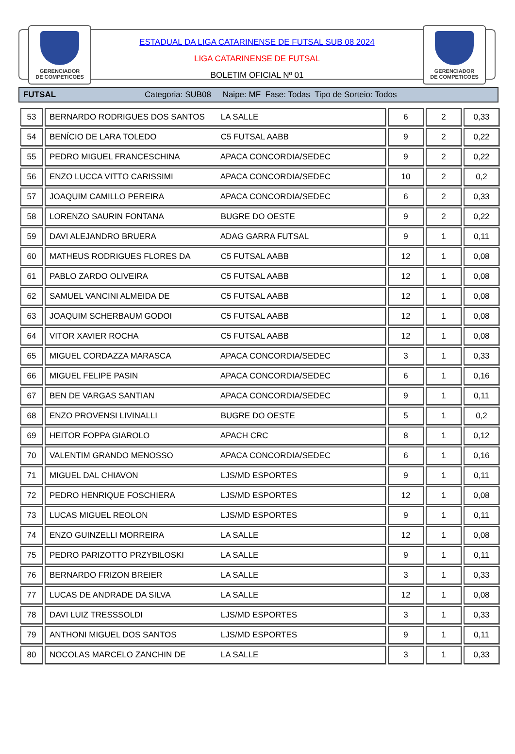GERENCIADOR
DE COMPETICOES
GERENCIADOR
DE COMPETICOES
ESTADUAL DA LIGA CATARINENSE DE FUTSAL SUB 08 2024
LIGA CATARINENSE DE FUTSAL
BOLETIM OFICIAL Nº 01
FUTSAL Categoria: SUB08 Naipe: MF Fase: Todas Tipo de Sorteio: Todos
| 53 | BERNARDO RODRIGUES DOS SANTOS LA SALLE | 6 | 2 | 0,33 |
| 54 | BENÍCIO DE LARA TOLEDO C5 FUTSAL AABB | 9 | 2 | 0,22 |
| 55 | PEDRO MIGUEL FRANCESCHINA APACA CONCORDIA/SEDEC | 9 | 2 | 0,22 |
| 56 | ENZO LUCCA VITTO CARISSIMI APACA CONCORDIA/SEDEC | 10 | 2 | 0,2 |
| 57 | JOAQUIM CAMILLO PEREIRA APACA CONCORDIA/SEDEC | 6 | 2 | 0,33 |
| 58 | LORENZO SAURIN FONTANA BUGRE DO OESTE | 9 | 2 | 0,22 |
| 59 | DAVI ALEJANDRO BRUERA ADAG GARRA FUTSAL | 9 | 1 | 0,11 |
| 60 | MATHEUS RODRIGUES FLORES DA C5 FUTSAL AABB | 12 | 1 | 0,08 |
| 61 | PABLO ZARDO OLIVEIRA C5 FUTSAL AABB | 12 | 1 | 0,08 |
| 62 | SAMUEL VANCINI ALMEIDA DE C5 FUTSAL AABB | 12 | 1 | 0,08 |
| 63 | JOAQUIM SCHERBAUM GODOI C5 FUTSAL AABB | 12 | 1 | 0,08 |
| 64 | VITOR XAVIER ROCHA C5 FUTSAL AABB | 12 | 1 | 0,08 |
| 65 | MIGUEL CORDAZZA MARASCA APACA CONCORDIA/SEDEC | 3 | 1 | 0,33 |
| 66 | MIGUEL FELIPE PASIN APACA CONCORDIA/SEDEC | 6 | 1 | 0,16 |
| 67 | BEN DE VARGAS SANTIAN APACA CONCORDIA/SEDEC | 9 | 1 | 0,11 |
| 68 | ENZO PROVENSI LIVINALLI BUGRE DO OESTE | 5 | 1 | 0,2 |
| 69 | HEITOR FOPPA GIAROLO APACH CRC | 8 | 1 | 0,12 |
| 70 | VALENTIM GRANDO MENOSSO APACA CONCORDIA/SEDEC | 6 | 1 | 0,16 |
| 71 | MIGUEL DAL CHIAVON LJS/MD ESPORTES | 9 | 1 | 0,11 |
| 72 | PEDRO HENRIQUE FOSCHIERA LJS/MD ESPORTES | 12 | 1 | 0,08 |
| 73 | LUCAS MIGUEL REOLON LJS/MD ESPORTES | 9 | 1 | 0,11 |
| 74 | ENZO GUINZELLI MORREIRA LA SALLE | 12 | 1 | 0,08 |
| 75 | PEDRO PARIZOTTO PRZYBILOSKI LA SALLE | 9 | 1 | 0,11 |
| 76 | BERNARDO FRIZON BREIER LA SALLE | 3 | 1 | 0,33 |
| 77 | LUCAS DE ANDRADE DA SILVA LA SALLE | 12 | 1 | 0,08 |
| 78 | DAVI LUIZ TRESSSOLDI LJS/MD ESPORTES | 3 | 1 | 0,33 |
| 79 | ANTHONI MIGUEL DOS SANTOS LJS/MD ESPORTES | 9 | 1 | 0,11 |
| 80 | NOCOLAS MARCELO ZANCHIN DE LA SALLE | 3 | 1 | 0,33 |